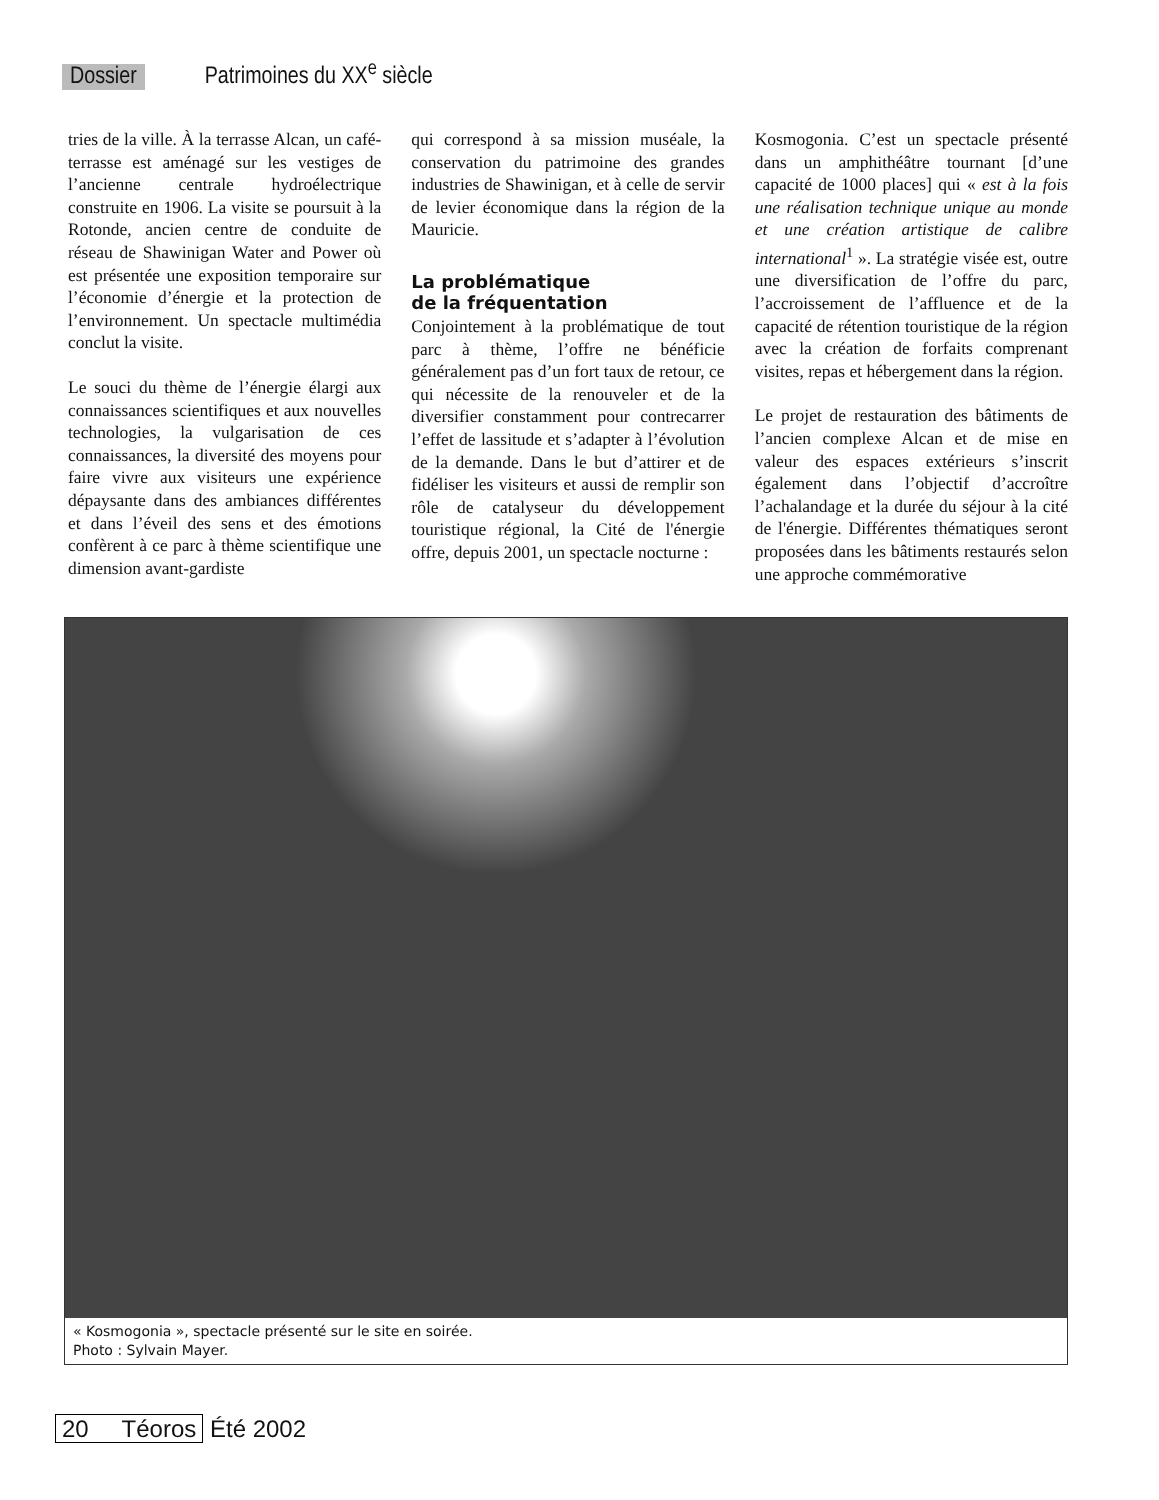Dossier Patrimoines du XX<sup>e</sup> siècle
tries de la ville. À la terrasse Alcan, un café-terrasse est aménagé sur les vestiges de l’ancienne centrale hydroélectrique construite en 1906. La visite se poursuit à la Rotonde, ancien centre de conduite de réseau de Shawinigan Water and Power où est présentée une exposition temporaire sur l’économie d’énergie et la protection de l’environnement. Un spectacle multimédia conclut la visite.
Le souci du thème de l’énergie élargi aux connaissances scientifiques et aux nouvelles technologies, la vulgarisation de ces connaissances, la diversité des moyens pour faire vivre aux visiteurs une expérience dépaysante dans des ambiances différentes et dans l’éveil des sens et des émotions confèrent à ce parc à thème scientifique une dimension avant-gardiste
qui correspond à sa mission muséale, la conservation du patrimoine des grandes industries de Shawinigan, et à celle de servir de levier économique dans la région de la Mauricie.
La problématique
de la fréquentation
Conjointement à la problématique de tout parc à thème, l’offre ne bénéficie généralement pas d’un fort taux de retour, ce qui nécessite de la renouveler et de la diversifier constamment pour contrecarrer l’effet de lassitude et s’adapter à l’évolution de la demande. Dans le but d’attirer et de fidéliser les visiteurs et aussi de remplir son rôle de catalyseur du développement touristique régional, la Cité de l'énergie offre, depuis 2001, un spectacle nocturne :
Kosmogonia. C’est un spectacle présenté dans un amphithéâtre tournant [d’une capacité de 1000 places] qui « est à la fois une réalisation technique unique au monde et une création artistique de calibre international<sup>1</sup> ». La stratégie visée est, outre une diversification de l’offre du parc, l’accroissement de l’affluence et de la capacité de rétention touristique de la région avec la création de forfaits comprenant visites, repas et hébergement dans la région.
Le projet de restauration des bâtiments de l’ancien complexe Alcan et de mise en valeur des espaces extérieurs s’inscrit également dans l’objectif d’accroître l’achalandage et la durée du séjour à la cité de l'énergie. Différentes thématiques seront proposées dans les bâtiments restaurés selon une approche commémorative
« Kosmogonia », spectacle présenté sur le site en soirée.
Photo : Sylvain Mayer.
20 Téoros Été 2002